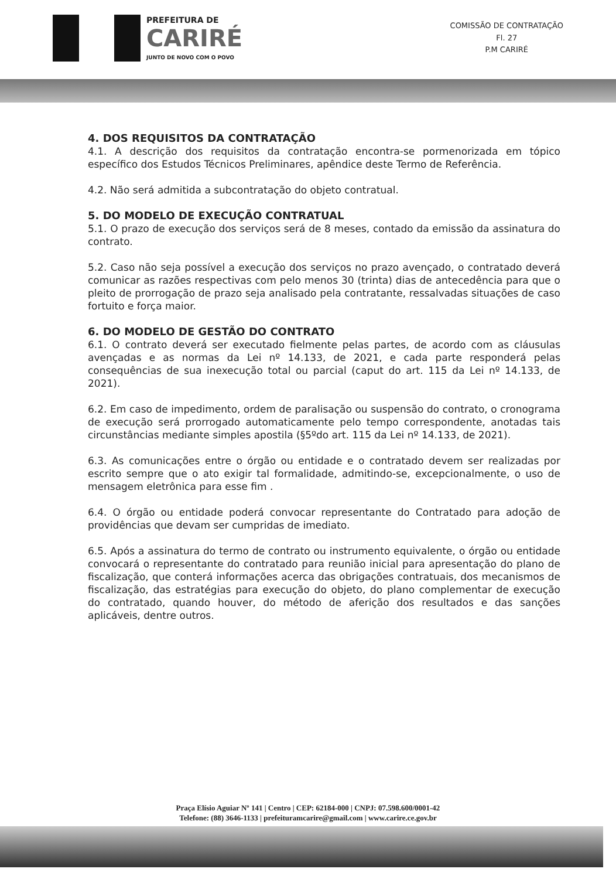PREFEITURA DE
CARIRÉ
JUNTO DE NOVO COM O POVO
COMISSÃO DE CONTRATAÇÃO
Fl. 27
P.M CARIRÉ
4. DOS REQUISITOS DA CONTRATAÇÃO
4.1. A descrição dos requisitos da contratação encontra-se pormenorizada em tópico específico dos Estudos Técnicos Preliminares, apêndice deste Termo de Referência.
4.2. Não será admitida a subcontratação do objeto contratual.
5. DO MODELO DE EXECUÇÃO CONTRATUAL
5.1. O prazo de execução dos serviços será de 8 meses, contado da emissão da assinatura do contrato.
5.2. Caso não seja possível a execução dos serviços no prazo avençado, o contratado deverá comunicar as razões respectivas com pelo menos 30 (trinta) dias de antecedência para que o pleito de prorrogação de prazo seja analisado pela contratante, ressalvadas situações de caso fortuito e força maior.
6. DO MODELO DE GESTÃO DO CONTRATO
6.1. O contrato deverá ser executado fielmente pelas partes, de acordo com as cláusulas avençadas e as normas da Lei nº 14.133, de 2021, e cada parte responderá pelas consequências de sua inexecução total ou parcial (caput do art. 115 da Lei nº 14.133, de 2021).
6.2. Em caso de impedimento, ordem de paralisação ou suspensão do contrato, o cronograma de execução será prorrogado automaticamente pelo tempo correspondente, anotadas tais circunstâncias mediante simples apostila (§5ºdo art. 115 da Lei nº 14.133, de 2021).
6.3. As comunicações entre o órgão ou entidade e o contratado devem ser realizadas por escrito sempre que o ato exigir tal formalidade, admitindo-se, excepcionalmente, o uso de mensagem eletrônica para esse fim .
6.4. O órgão ou entidade poderá convocar representante do Contratado para adoção de providências que devam ser cumpridas de imediato.
6.5. Após a assinatura do termo de contrato ou instrumento equivalente, o órgão ou entidade convocará o representante do contratado para reunião inicial para apresentação do plano de fiscalização, que conterá informações acerca das obrigações contratuais, dos mecanismos de fiscalização, das estratégias para execução do objeto, do plano complementar de execução do contratado, quando houver, do método de aferição dos resultados e das sanções aplicáveis, dentre outros.
Praça Elísio Aguiar Nº 141 | Centro | CEP: 62184-000 | CNPJ: 07.598.600/0001-42
Telefone: (88) 3646-1133 | prefeituramcarire@gmail.com | www.carire.ce.gov.br